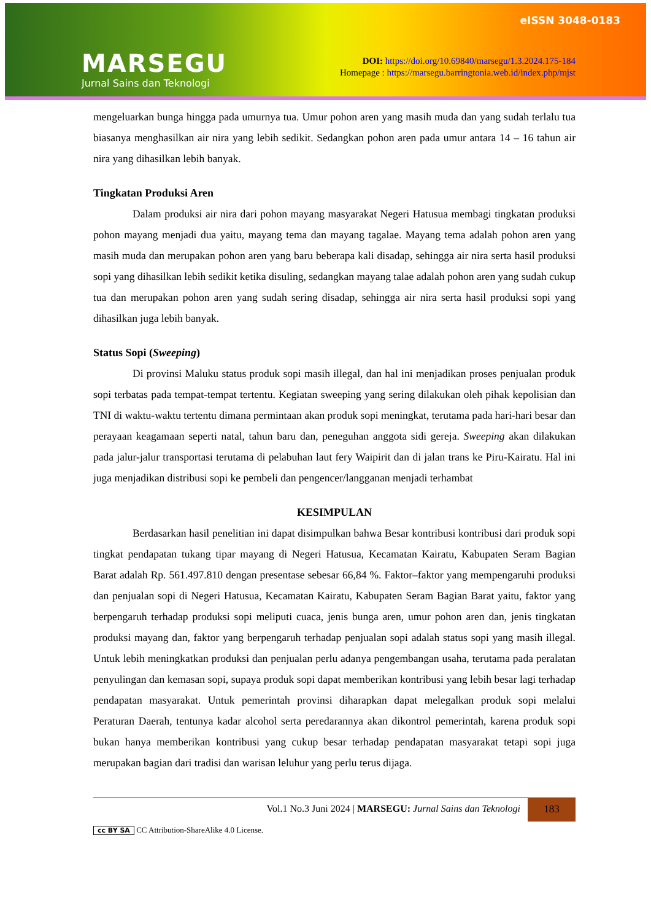eISSN 3048-0183
MARSEGU
Jurnal Sains dan Teknologi
DOI: https://doi.org/10.69840/marsegu/1.3.2024.175-184
Homepage : https://marsegu.barringtonia.web.id/index.php/mjst
mengeluarkan bunga hingga pada umurnya tua. Umur pohon aren yang masih muda dan yang sudah terlalu tua biasanya menghasilkan air nira yang lebih sedikit. Sedangkan pohon aren pada umur antara 14 – 16 tahun air nira yang dihasilkan lebih banyak.
Tingkatan Produksi Aren
Dalam produksi air nira dari pohon mayang masyarakat Negeri Hatusua membagi tingkatan produksi pohon mayang menjadi dua yaitu, mayang tema dan mayang tagalae. Mayang tema adalah pohon aren yang masih muda dan merupakan pohon aren yang baru beberapa kali disadap, sehingga air nira serta hasil produksi sopi yang dihasilkan lebih sedikit ketika disuling, sedangkan mayang talae adalah pohon aren yang sudah cukup tua dan merupakan pohon aren yang sudah sering disadap, sehingga air nira serta hasil produksi sopi yang dihasilkan juga lebih banyak.
Status Sopi (Sweeping)
Di provinsi Maluku status produk sopi masih illegal, dan hal ini menjadikan proses penjualan produk sopi terbatas pada tempat-tempat tertentu. Kegiatan sweeping yang sering dilakukan oleh pihak kepolisian dan TNI di waktu-waktu tertentu dimana permintaan akan produk sopi meningkat, terutama pada hari-hari besar dan perayaan keagamaan seperti natal, tahun baru dan, peneguhan anggota sidi gereja. Sweeping akan dilakukan pada jalur-jalur transportasi terutama di pelabuhan laut fery Waipirit dan di jalan trans ke Piru-Kairatu. Hal ini juga menjadikan distribusi sopi ke pembeli dan pengencer/langganan menjadi terhambat
KESIMPULAN
Berdasarkan hasil penelitian ini dapat disimpulkan bahwa Besar kontribusi kontribusi dari produk sopi tingkat pendapatan tukang tipar mayang di Negeri Hatusua, Kecamatan Kairatu, Kabupaten Seram Bagian Barat adalah Rp. 561.497.810 dengan presentase sebesar 66,84 %. Faktor–faktor yang mempengaruhi produksi dan penjualan sopi di Negeri Hatusua, Kecamatan Kairatu, Kabupaten Seram Bagian Barat yaitu, faktor yang berpengaruh terhadap produksi sopi meliputi cuaca, jenis bunga aren, umur pohon aren dan, jenis tingkatan produksi mayang dan, faktor yang berpengaruh terhadap penjualan sopi adalah status sopi yang masih illegal. Untuk lebih meningkatkan produksi dan penjualan perlu adanya pengembangan usaha, terutama pada peralatan penyulingan dan kemasan sopi, supaya produk sopi dapat memberikan kontribusi yang lebih besar lagi terhadap pendapatan masyarakat. Untuk pemerintah provinsi diharapkan dapat melegalkan produk sopi melalui Peraturan Daerah, tentunya kadar alcohol serta peredarannya akan dikontrol pemerintah, karena produk sopi bukan hanya memberikan kontribusi yang cukup besar terhadap pendapatan masyarakat tetapi sopi juga merupakan bagian dari tradisi dan warisan leluhur yang perlu terus dijaga.
Vol.1 No.3 Juni 2024 | MARSEGU: Jurnal Sains dan Teknologi
183
cc BY SA CC Attribution-ShareAlike 4.0 License.